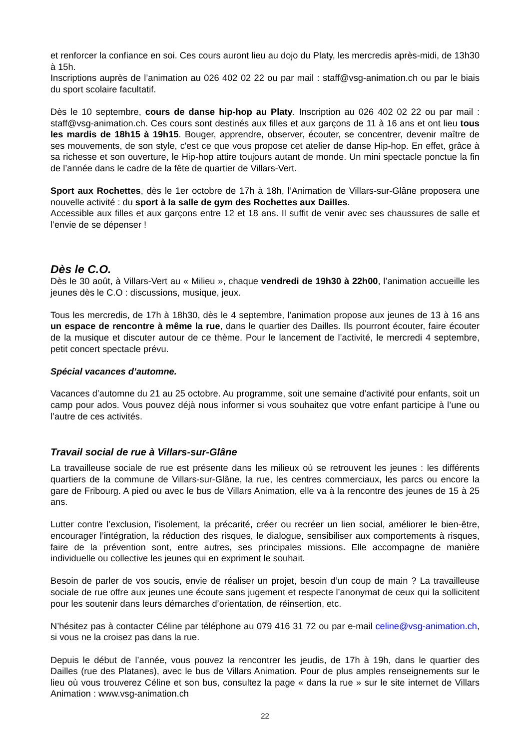et renforcer la confiance en soi. Ces cours auront lieu au dojo du Platy, les mercredis après-midi, de 13h30 à 15h.
Inscriptions auprès de l’animation au 026 402 02 22 ou par mail : staff@vsg-animation.ch ou par le biais du sport scolaire facultatif.
Dès le 10 septembre, cours de danse hip-hop au Platy. Inscription au 026 402 02 22 ou par mail : staff@vsg-animation.ch. Ces cours sont destinés aux filles et aux garçons de 11 à 16 ans et ont lieu tous les mardis de 18h15 à 19h15. Bouger, apprendre, observer, écouter, se concentrer, devenir maître de ses mouvements, de son style, c'est ce que vous propose cet atelier de danse Hip-hop. En effet, grâce à sa richesse et son ouverture, le Hip-hop attire toujours autant de monde. Un mini spectacle ponctue la fin de l’année dans le cadre de la fête de quartier de Villars-Vert.
Sport aux Rochettes, dès le 1er octobre de 17h à 18h, l’Animation de Villars-sur-Glâne proposera une nouvelle activité : du sport à la salle de gym des Rochettes aux Dailles.
Accessible aux filles et aux garçons entre 12 et 18 ans. Il suffit de venir avec ses chaussures de salle et l’envie de se dépenser !
Dès le C.O.
Dès le 30 août, à Villars-Vert au « Milieu », chaque vendredi de 19h30 à 22h00, l’animation accueille les jeunes dès le C.O : discussions, musique, jeux.
Tous les mercredis, de 17h à 18h30, dès le 4 septembre, l’animation propose aux jeunes de 13 à 16 ans un espace de rencontre à même la rue, dans le quartier des Dailles. Ils pourront écouter, faire écouter de la musique et discuter autour de ce thème. Pour le lancement de l’activité, le mercredi 4 septembre, petit concert spectacle prévu.
Spécial vacances d’automne.
Vacances d’automne du 21 au 25 octobre. Au programme, soit une semaine d’activité pour enfants, soit un camp pour ados. Vous pouvez déjà nous informer si vous souhaitez que votre enfant participe à l’une ou l’autre de ces activités.
Travail social de rue à Villars-sur-Glâne
La travailleuse sociale de rue est présente dans les milieux où se retrouvent les jeunes : les différents quartiers de la commune de Villars-sur-Glâne, la rue, les centres commerciaux, les parcs ou encore la gare de Fribourg. A pied ou avec le bus de Villars Animation, elle va à la rencontre des jeunes de 15 à 25 ans.
Lutter contre l’exclusion, l’isolement, la précarité, créer ou recréer un lien social, améliorer le bien-être, encourager l’intégration, la réduction des risques, le dialogue, sensibiliser aux comportements à risques, faire de la prévention sont, entre autres, ses principales missions. Elle accompagne de manière individuelle ou collective les jeunes qui en expriment le souhait.
Besoin de parler de vos soucis, envie de réaliser un projet, besoin d’un coup de main ? La travailleuse sociale de rue offre aux jeunes une écoute sans jugement et respecte l’anonymat de ceux qui la sollicitent pour les soutenir dans leurs démarches d’orientation, de réinsertion, etc.
N’hésitez pas à contacter Céline par téléphone au 079 416 31 72 ou par e-mail celine@vsg-animation.ch, si vous ne la croisez pas dans la rue.
Depuis le début de l’année, vous pouvez la rencontrer les jeudis, de 17h à 19h, dans le quartier des Dailles (rue des Platanes), avec le bus de Villars Animation. Pour de plus amples renseignements sur le lieu où vous trouverez Céline et son bus, consultez la page « dans la rue » sur le site internet de Villars Animation : www.vsg-animation.ch
22